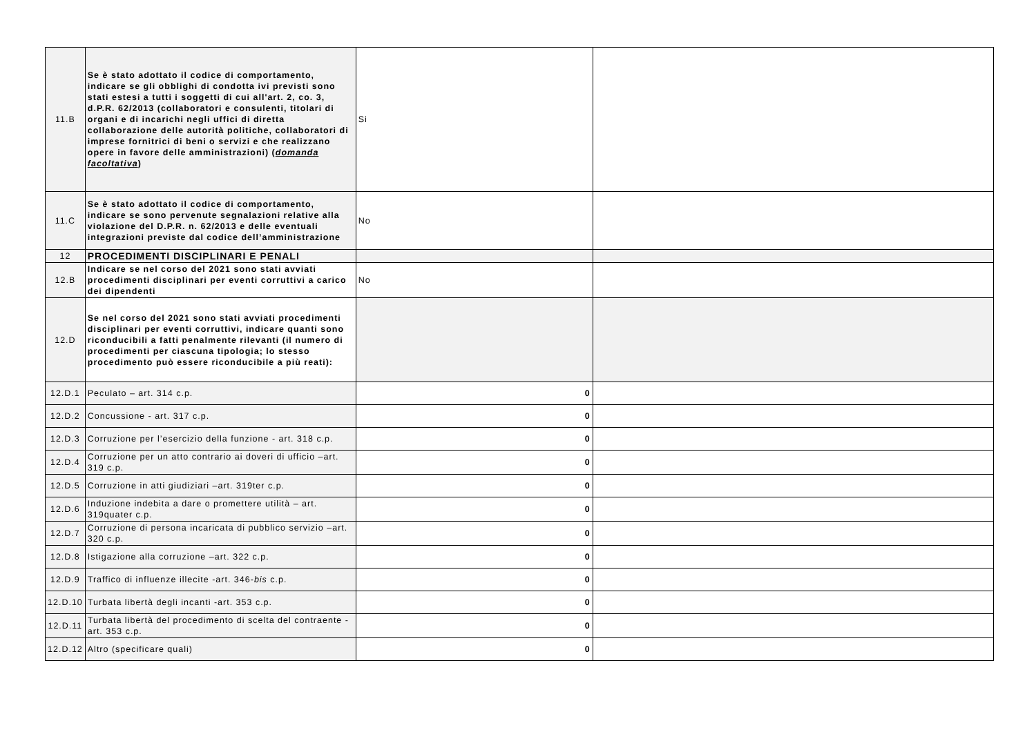| 11.B | Se è stato adottato il codice di comportamento, indicare se gli obblighi di condotta ivi previsti sono stati estesi a tutti i soggetti di cui all'art. 2, co. 3, d.P.R. 62/2013 (collaboratori e consulenti, titolari di organi e di incarichi negli uffici di diretta collaborazione delle autorità politiche, collaboratori di imprese fornitrici di beni o servizi e che realizzano opere in favore delle amministrazioni) ( domanda facoltativa ) | Si | |
| 11.C | Se è stato adottato il codice di comportamento, indicare se sono pervenute segnalazioni relative alla violazione del D.P.R. n. 62/2013 e delle eventuali integrazioni previste dal codice dell’amministrazione | No | |
| 12 | PROCEDIMENTI DISCIPLINARI E PENALI | | |
| 12.B | Indicare se nel corso del 2021 sono stati avviati procedimenti disciplinari per eventi corruttivi a carico dei dipendenti | No | |
| 12.D | Se nel corso del 2021 sono stati avviati procedimenti disciplinari per eventi corruttivi, indicare quanti sono riconducibili a fatti penalmente rilevanti (il numero di procedimenti per ciascuna tipologia; lo stesso procedimento può essere riconducibile a più reati): | | |
| 12.D.1 | Peculato – art. 314 c.p. | 0 | |
| 12.D.2 | Concussione - art. 317 c.p. | 0 | |
| 12.D.3 | Corruzione per l’esercizio della funzione - art. 318 c.p. | 0 | |
| 12.D.4 | Corruzione per un atto contrario ai doveri di ufficio –art. 319 c.p. | 0 | |
| 12.D.5 | Corruzione in atti giudiziari –art. 319ter c.p. | 0 | |
| 12.D.6 | Induzione indebita a dare o promettere utilità – art. 319quater c.p. | 0 | |
| 12.D.7 | Corruzione di persona incaricata di pubblico servizio –art. 320 c.p. | 0 | |
| 12.D.8 | Istigazione alla corruzione –art. 322 c.p. | 0 | |
| 12.D.9 | Traffico di influenze illecite -art. 346- bis c.p. | 0 | |
| 12.D.10 | Turbata libertà degli incanti -art. 353 c.p. | 0 | |
| 12.D.11 | Turbata libertà del procedimento di scelta del contraente -art. 353 c.p. | 0 | |
| 12.D.12 | Altro (specificare quali) | 0 | |